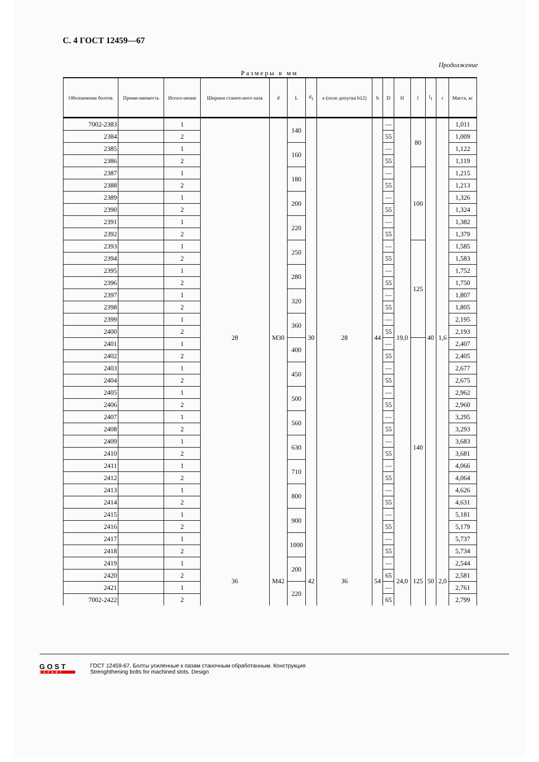С. 4 ГОСТ 12459—67
Продолжение
Размеры в мм
| Обозначения болтов | Приме-няемость | Испол-нение | Ширина станоч-ного паза | d | L | d<sub>1</sub> | a (поле допуска b12) | b | D | H | l | l<sub>1</sub> | r | Масса, кг |
| --- | --- | --- | --- | --- | --- | --- | --- | --- | --- | --- | --- | --- | --- | --- |
| 7002-2383 | | 1 | 28 | M30 | 140 | 30 | 28 | 44 | — | 19,0 | 80 | 40 | 1,6 | 1,011 |
| 2384 | | 2 | | | | | | | 55 | | | | | 1,009 |
| 2385 | | 1 | | | 160 | | | | — | | | | | 1,122 |
| 2386 | | 2 | | | | | | | 55 | | | | | 1,119 |
| 2387 | | 1 | | | 180 | | | | — | | 100 | | | 1,215 |
| 2388 | | 2 | | | | | | | 55 | | | | | 1,213 |
| 2389 | | 1 | | | 200 | | | | — | | | | | 1,326 |
| 2390 | | 2 | | | | | | | 55 | | | | | 1,324 |
| 2391 | | 1 | | | 220 | | | | — | | | | | 1,382 |
| 2392 | | 2 | | | | | | | 55 | | | | | 1,379 |
| 2393 | | 1 | | | 250 | | | | — | | 125 | | | 1,585 |
| 2394 | | 2 | | | | | | | 55 | | | | | 1,583 |
| 2395 | | 1 | | | 280 | | | | — | | | | | 1,752 |
| 2396 | | 2 | | | | | | | 55 | | | | | 1,750 |
| 2397 | | 1 | | | 320 | | | | — | | | | | 1,807 |
| 2398 | | 2 | | | | | | | 55 | | | | | 1,805 |
| 2399 | | 1 | | | 360 | | | | — | | | | | 2,195 |
| 2400 | | 2 | | | | | | | 55 | | | | | 2,193 |
| 2401 | | 1 | | | 400 | | | | — | | 140 | | | 2,407 |
| 2402 | | 2 | | | | | | | 55 | | | | | 2,405 |
| 2403 | | 1 | | | 450 | | | | — | | | | | 2,677 |
| 2404 | | 2 | | | | | | | 55 | | | | | 2,675 |
| 2405 | | 1 | | | 500 | | | | — | | | | | 2,962 |
| 2406 | | 2 | | | | | | | 55 | | | | | 2,960 |
| 2407 | | 1 | | | 560 | | | | — | | | | | 3,295 |
| 2408 | | 2 | | | | | | | 55 | | | | | 3,293 |
| 2409 | | 1 | | | 630 | | | | — | | | | | 3,683 |
| 2410 | | 2 | | | | | | | 55 | | | | | 3,681 |
| 2411 | | 1 | | | 710 | | | | — | | | | | 4,066 |
| 2412 | | 2 | | | | | | | 55 | | | | | 4,064 |
| 2413 | | 1 | | | 800 | | | | — | | | | | 4,626 |
| 2414 | | 2 | | | | | | | 55 | | | | | 4,631 |
| 2415 | | 1 | | | 900 | | | | — | | | | | 5,181 |
| 2416 | | 2 | | | | | | | 55 | | | | | 5,179 |
| 2417 | | 1 | | | 1000 | | | | — | | | | | 5,737 |
| 2418 | | 2 | | | | | | | 55 | | | | | 5,734 |
| 2419 | | 1 | 36 | M42 | 200 | 42 | 36 | 54 | — | 24,0 | 125 | 50 | 2,0 | 2,544 |
| 2420 | | 2 | | | | | | | 65 | | | | | 2,581 |
| 2421 | | 1 | | | 220 | | | | — | | | | | 2,761 |
| 7002-2422 | | 2 | | | | | | | 65 | | | | | 2,799 |
GOST
EXPERT
ГОСТ 12459-67, Болты усиленные к пазам станочным обработанным. Конструкция
Strenghthening bolts for machined slots. Design